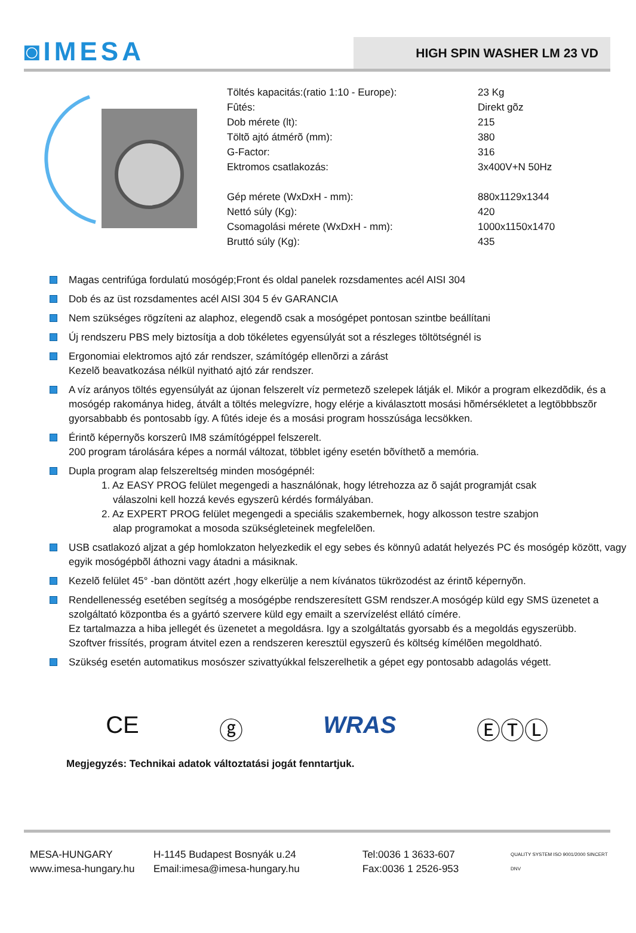◙IMESA
HIGH SPIN WASHER LM 23 VD
| Töltés kapacitás:(ratio 1:10 - Europe): | 23 Kg |
| Fûtés: | Direkt gõz |
| Dob mérete (lt): | 215 |
| Töltõ ajtó átmérõ (mm): | 380 |
| G-Factor: | 316 |
| Ektromos csatlakozás: | 3x400V+N 50Hz |
| Gép mérete (WxDxH - mm): | 880x1129x1344 |
| Nettó súly (Kg): | 420 |
| Csomagolási mérete (WxDxH - mm): | 1000x1150x1470 |
| Bruttó súly (Kg): | 435 |
Magas centrifúga fordulatú mosógép;Front és oldal panelek rozsdamentes acél AISI 304
Dob és az üst rozsdamentes acél AISI 304 5 év GARANCIA
Nem szükséges rögzíteni az alaphoz, elegendõ csak a mosógépet pontosan szintbe beállítani
Új rendszeru PBS mely biztosítja a dob tökéletes egyensúlyát sot a részleges töltötségnél is
Ergonomiai elektromos ajtó zár rendszer, számítógép ellenõrzi a zárást
Kezelõ beavatkozása nélkül nyitható ajtó zár rendszer.
A víz arányos töltés egyensúlyát az újonan felszerelt víz permetezõ szelepek látják el. Mikór a program elkezdõdik, és a mosógép rakománya hideg, átvált a töltés melegvízre, hogy elérje a kiválasztott mosási hõmérsékletet a legtöbbbszõr gyorsabbabb és pontosabb így. A fûtés ideje és a mosási program hosszúsága lecsökken.
Érintõ képernyõs korszerû IM8 számítógéppel felszerelt.
200 program tárolására képes a normál változat, többlet igény esetén bõvíthetõ a memória.
Dupla program alap felszereltség minden mosógépnél:
1. Az EASY PROG felület megengedi a használónak, hogy létrehozza az õ saját programját csak
válaszolni kell hozzá kevés egyszerû kérdés formályában.
2. Az EXPERT PROG felület megengedi a speciális szakembernek, hogy alkosson testre szabjon
alap programokat a mosoda szükségleteinek megfelelõen.
USB csatlakozó aljzat a gép homlokzaton helyezkedik el egy sebes és könnyû adatát helyezés PC és mosógép között, vagy egyik mosógépbõl áthozni vagy átadni a másiknak.
Kezelõ felület 45° -ban döntött azért ,hogy elkerülje a nem kívánatos tükrözodést az érintõ képernyõn.
Rendellenesség esetében segítség a mosógépbe rendszeresített GSM rendszer.A mosógép küld egy SMS üzenetet a szolgáltató központba és a gyártó szervere küld egy emailt a szervízelést ellátó címére.
Ez tartalmazza a hiba jellegét és üzenetet a megoldásra. Igy a szolgáltatás gyorsabb és a megoldás egyszerübb.
Szoftver frissítés, program átvitel ezen a rendszeren keresztül egyszerû és költség kímélõen megoldható.
Szükség esetén automatikus mosószer szivattyúkkal felszerelhetik a gépet egy pontosabb adagolás végett.
CE ⓖ WRAS ⒺⓉⓁ
Megjegyzés: Technikai adatok változtatási jogát fenntartjuk.
MESA-HUNGARY
www.imesa-hungary.hu
H-1145 Budapest Bosnyák u.24
Email:imesa@imesa-hungary.hu
Tel:0036 1 3633-607
Fax:0036 1 2526-953
QUALITY SYSTEM ISO 9001/2000 SINCERT DNV